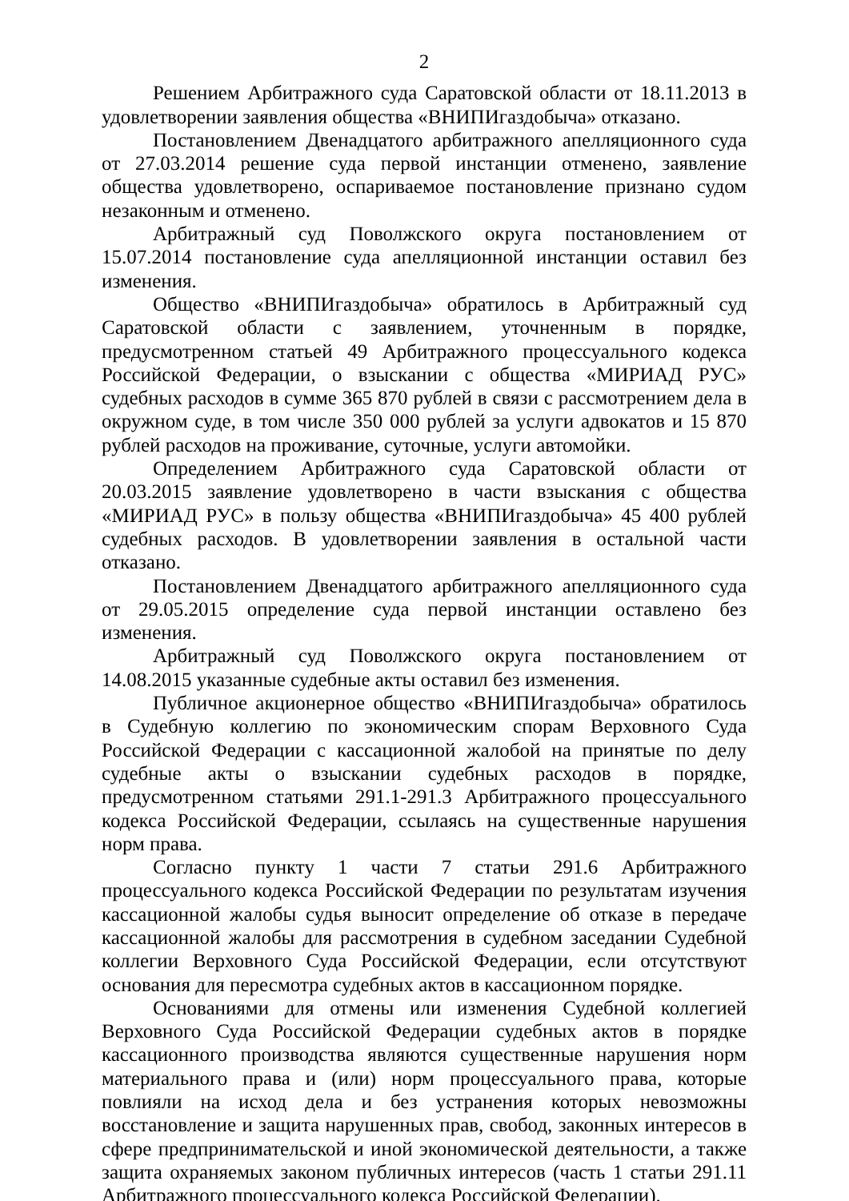2
Решением Арбитражного суда Саратовской области от 18.11.2013 в удовлетворении заявления общества «ВНИПИгаздобыча» отказано.
Постановлением Двенадцатого арбитражного апелляционного суда от 27.03.2014 решение суда первой инстанции отменено, заявление общества удовлетворено, оспариваемое постановление признано судом незаконным и отменено.
Арбитражный суд Поволжского округа постановлением от 15.07.2014 постановление суда апелляционной инстанции оставил без изменения.
Общество «ВНИПИгаздобыча» обратилось в Арбитражный суд Саратовской области с заявлением, уточненным в порядке, предусмотренном статьей 49 Арбитражного процессуального кодекса Российской Федерации, о взыскании с общества «МИРИАД РУС» судебных расходов в сумме 365 870 рублей в связи с рассмотрением дела в окружном суде, в том числе 350 000 рублей за услуги адвокатов и 15 870 рублей расходов на проживание, суточные, услуги автомойки.
Определением Арбитражного суда Саратовской области от 20.03.2015 заявление удовлетворено в части взыскания с общества «МИРИАД РУС» в пользу общества «ВНИПИгаздобыча» 45 400 рублей судебных расходов. В удовлетворении заявления в остальной части отказано.
Постановлением Двенадцатого арбитражного апелляционного суда от 29.05.2015 определение суда первой инстанции оставлено без изменения.
Арбитражный суд Поволжского округа постановлением от 14.08.2015 указанные судебные акты оставил без изменения.
Публичное акционерное общество «ВНИПИгаздобыча» обратилось в Судебную коллегию по экономическим спорам Верховного Суда Российской Федерации с кассационной жалобой на принятые по делу судебные акты о взыскании судебных расходов в порядке, предусмотренном статьями 291.1-291.3 Арбитражного процессуального кодекса Российской Федерации, ссылаясь на существенные нарушения норм права.
Согласно пункту 1 части 7 статьи 291.6 Арбитражного процессуального кодекса Российской Федерации по результатам изучения кассационной жалобы судья выносит определение об отказе в передаче кассационной жалобы для рассмотрения в судебном заседании Судебной коллегии Верховного Суда Российской Федерации, если отсутствуют основания для пересмотра судебных актов в кассационном порядке.
Основаниями для отмены или изменения Судебной коллегией Верховного Суда Российской Федерации судебных актов в порядке кассационного производства являются существенные нарушения норм материального права и (или) норм процессуального права, которые повлияли на исход дела и без устранения которых невозможны восстановление и защита нарушенных прав, свобод, законных интересов в сфере предпринимательской и иной экономической деятельности, а также защита охраняемых законом публичных интересов (часть 1 статьи 291.11 Арбитражного процессуального кодекса Российской Федерации).